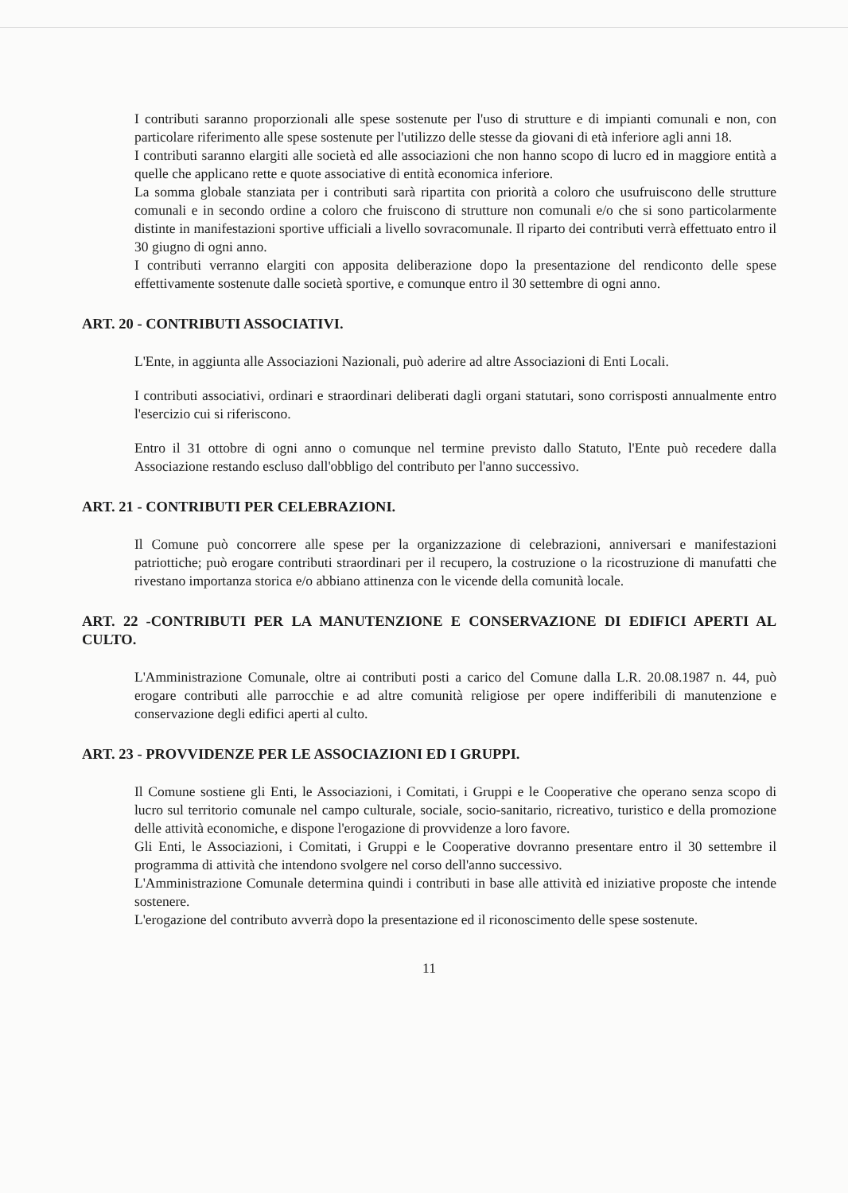I contributi saranno proporzionali alle spese sostenute per l'uso di strutture e di impianti comunali e non, con particolare riferimento alle spese sostenute per l'utilizzo delle stesse da giovani di età inferiore agli anni 18.
I contributi saranno elargiti alle società ed alle associazioni che non hanno scopo di lucro ed in maggiore entità a quelle che applicano rette e quote associative di entità economica inferiore.
La somma globale stanziata per i contributi sarà ripartita con priorità a coloro che usufruiscono delle strutture comunali e in secondo ordine a coloro che fruiscono di strutture non comunali e/o che si sono particolarmente distinte in manifestazioni sportive ufficiali a livello sovracomunale. Il riparto dei contributi verrà effettuato entro il 30 giugno di ogni anno.
I contributi verranno elargiti con apposita deliberazione dopo la presentazione del rendiconto delle spese effettivamente sostenute dalle società sportive, e comunque entro il 30 settembre di ogni anno.
ART. 20 - CONTRIBUTI ASSOCIATIVI.
L'Ente, in aggiunta alle Associazioni Nazionali, può aderire ad altre Associazioni di Enti Locali.
I contributi associativi, ordinari e straordinari deliberati dagli organi statutari, sono corrisposti annualmente entro l'esercizio cui si riferiscono.
Entro il 31 ottobre di ogni anno o comunque nel termine previsto dallo Statuto, l'Ente può recedere dalla Associazione restando escluso dall'obbligo del contributo per l'anno successivo.
ART. 21 - CONTRIBUTI PER CELEBRAZIONI.
Il Comune può concorrere alle spese per la organizzazione di celebrazioni, anniversari e manifestazioni patriottiche; può erogare contributi straordinari per il recupero, la costruzione o la ricostruzione di manufatti che rivestano importanza storica e/o abbiano attinenza con le vicende della comunità locale.
ART. 22 -CONTRIBUTI PER LA MANUTENZIONE E CONSERVAZIONE DI EDIFICI APERTI AL CULTO.
L'Amministrazione Comunale, oltre ai contributi posti a carico del Comune dalla L.R. 20.08.1987 n. 44, può erogare contributi alle parrocchie e ad altre comunità religiose per opere indifferibili di manutenzione e conservazione degli edifici aperti al culto.
ART. 23 - PROVVIDENZE PER LE ASSOCIAZIONI ED I GRUPPI.
Il Comune sostiene gli Enti, le Associazioni, i Comitati, i Gruppi e le Cooperative che operano senza scopo di lucro sul territorio comunale nel campo culturale, sociale, socio-sanitario, ricreativo, turistico e della promozione delle attività economiche, e dispone l'erogazione di provvidenze a loro favore.
Gli Enti, le Associazioni, i Comitati, i Gruppi e le Cooperative dovranno presentare entro il 30 settembre il programma di attività che intendono svolgere nel corso dell'anno successivo.
L'Amministrazione Comunale determina quindi i contributi in base alle attività ed iniziative proposte che intende sostenere.
L'erogazione del contributo avverrà dopo la presentazione ed il riconoscimento delle spese sostenute.
11